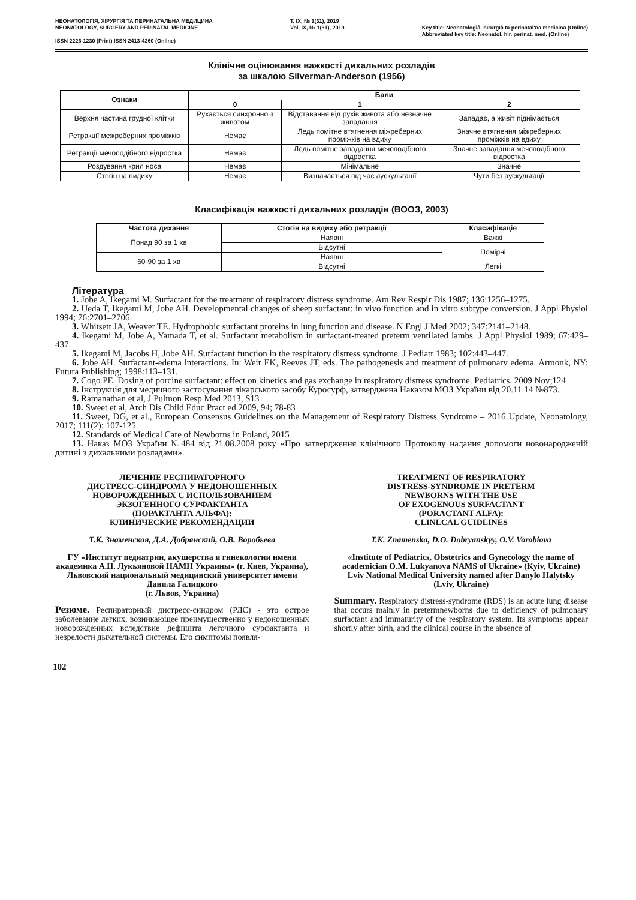НЕОНАТОЛОГІЯ, ХІРУРГІЯ ТА ПЕРИНАТАЛЬНА МЕДИЦИНА
NEONATOLOGY, SURGERY AND PERINATAL MEDICINE
ISSN 2226-1230 (Print) ISSN 2413-4260 (Online)
T. IX, № 1(31), 2019
Vol. IX, № 1(31), 2019
Key title: Neonatologìâ, hìrurgìâ ta perinatal'na medicina (Online)
Abbreviated key title: Neonatol. hìr. perinat. med. (Online)
Клінічне оцінювання важкості дихальних розладів
за шкалою Silverman-Anderson (1956)
| Ознаки | Бали | | |
| --- | --- | --- | --- |
| | 0 | 1 | 2 |
| Верхня частина грудної клітки | Рухається синхронно з животом | Відставання від рухів живота або незначне западання | Западає, а живіт піднімається |
| Ретракції межреберних проміжків | Немає | Ледь помітне втягнення міжреберних проміжків на вдиху | Значне втягнення міжреберних проміжків на вдиху |
| Ретракції мечоподібного відростка | Немає | Ледь помітне западання мечоподібного відростка | Значне западання мечоподібного відростка |
| Роздування крил носа | Немає | Мінімальне | Значне |
| Стогін на видиху | Немає | Визначається під час аускультації | Чути без аускультації |
Класифікація важкості дихальних розладів (ВООЗ, 2003)
| Частота дихання | Стогін на видиху або ретракції | Класифікація |
| --- | --- | --- |
| Понад 90 за 1 хв | Наявні | Важкі |
| | Відсутні | Помірні |
| 60-90 за 1 хв | Наявні | |
| | Відсутні | Легкі |
Література
1. Jobe A, Ikegami M. Surfactant for the treatment of respiratory distress syndrome. Am Rev Respir Dis 1987; 136:1256–1275.
2. Ueda T, Ikegami M, Jobe AH. Developmental changes of sheep surfactant: in vivo function and in vitro subtype conversion. J Appl Physiol 1994; 76:2701–2706.
3. Whitsett JA, Weaver TE. Hydrophobic surfactant proteins in lung function and disease. N Engl J Med 2002; 347:2141–2148.
4. Ikegami M, Jobe A, Yamada T, et al. Surfactant metabolism in surfactant-treated preterm ventilated lambs. J Appl Physiol 1989; 67:429–437.
5. Ikegami M, Jacobs H, Jobe AH. Surfactant function in the respiratory distress syndrome. J Pediatr 1983; 102:443–447.
6. Jobe AH. Surfactant-edema interactions. In: Weir EK, Reeves JT, eds. The pathogenesis and treatment of pulmonary edema. Armonk, NY: Futura Publishing; 1998:113–131.
7. Cogo PE. Dosing of porcine surfactant: effect on kinetics and gas exchange in respiratory distress syndrome. Pediatrics. 2009 Nov;124
8. Інструкція для медичного застосування лікарського засобу Куросурф, затверджена Наказом МОЗ України від 20.11.14 №873.
9. Ramanathan et al, J Pulmon Resp Med 2013, S13
10. Sweet et al, Arch Dis Child Educ Pract ed 2009, 94; 78-83
11. Sweet, DG, et al., European Consensus Guidelines on the Management of Respiratory Distress Syndrome – 2016 Update, Neonatology, 2017; 111(2): 107-125
12. Standards of Medical Care of Newborns in Poland, 2015
13. Наказ МОЗ України №484 від 21.08.2008 року «Про затвердження клінічного Протоколу надання допомоги новонародженій дитині з дихальними розладами».
ЛЕЧЕНИЕ РЕСПИРАТОРНОГО
ДИСТРЕСС-СИНДРОМА У НЕДОНОШЕННЫХ
НОВОРОЖДЕННЫХ С ИСПОЛЬЗОВАНИЕМ
ЭКЗОГЕННОГО СУРФАКТАНТА
(ПОРАКТАНТА АЛЬФА):
КЛИНИЧЕСКИЕ РЕКОМЕНДАЦИИ
Т.К. Знаменская, Д.А. Добрянский, О.В. Воробьева
ГУ «Институт педиатрии, акушерства и гинекологии имени академика А.Н. Лукьяновой НАМН Украины» (г. Киев, Украина),
Львовский национальный медицинский университет имени Данила Галицкого
(г. Львов, Украина)
Резюме. Респираторный дистресс-синдром (РДС) - это острое заболевание легких, возникающее преимущественно у недоношенных новорожденных вследствие дефицита легочного сурфактанта и незрелости дыхательной системы. Его симптомы появля-
TREATMENT OF RESPIRATORY
DISTRESS-SYNDROME IN PRETERM
NEWBORNS WITH THE USE
OF EXOGENOUS SURFACTANT
(PORACTANT ALFA):
CLINLCAL GUIDLINES
T.K. Znamenska, D.O. Dobryanskyy, O.V. Vorobiova
«Institute of Pediatrics, Obstetrics and Gynecology the name of academician O.M. Lukyanova NAMS of Ukraine» (Kyiv, Ukraine)
Lviv National Medical University named after Danylo Halytsky
(Lviv, Ukraine)
Summary. Respiratory distress-syndrome (RDS) is an acute lung disease that occurs mainly in pretermnewborns due to deficiency of pulmonary surfactant and immaturity of the respiratory system. Its symptoms appear shortly after birth, and the clinical course in the absence of
102